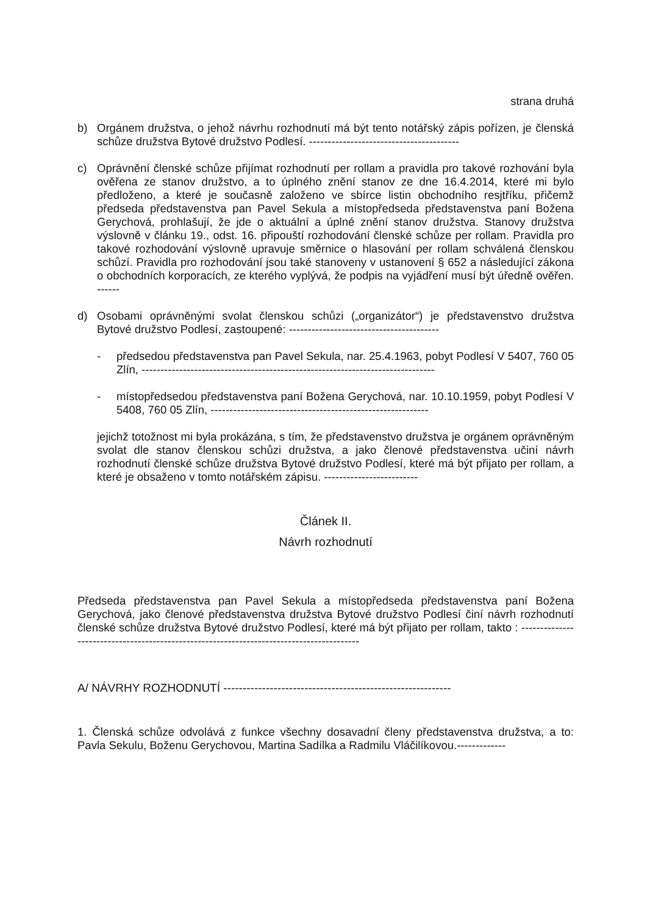strana druhá
b) Orgánem družstva, o jehož návrhu rozhodnutí má být tento notářský zápis pořízen, je členská schůze družstva Bytové družstvo Podlesí. ----------------------------------------
c) Oprávnění členské schůze přijímat rozhodnutí per rollam a pravidla pro takové rozhování byla ověřena ze stanov družstvo, a to úplného znění stanov ze dne 16.4.2014, které mi bylo předloženo, a které je současně založeno ve sbírce listin obchodního resjtříku, přičemž předseda představenstva pan Pavel Sekula a místopředseda představenstva paní Božena Gerychová, prohlašují, že jde o aktuální a úplné znění stanov družstva. Stanovy družstva výslovně v článku 19., odst. 16. připouští rozhodování členské schůze per rollam. Pravidla pro takové rozhodování výslovně upravuje směrnice o hlasování per rollam schválená členskou schůzí. Pravidla pro rozhodování jsou také stanoveny v ustanovení § 652 a následující zákona o obchodních korporacích, ze kterého vyplývá, že podpis na vyjádření musí být úředně ověřen. ------
d) Osobami oprávněnými svolat členskou schůzi („organizátor“) je představenstvo družstva Bytové družstvo Podlesí, zastoupené: ----------------------------------------
- předsedou představenstva pan Pavel Sekula, nar. 25.4.1963, pobyt Podlesí V 5407, 760 05 Zlín, ------------------------------------------------------------------------------
- místopředsedou představenstva paní Božena Gerychová, nar. 10.10.1959, pobyt Podlesí V 5408, 760 05 Zlín, ----------------------------------------------------------
jejichž totožnost mi byla prokázána, s tím, že představenstvo družstva je orgánem oprávněným svolat dle stanov členskou schůzi družstva, a jako členové představenstva učiní návrh rozhodnutí členské schůze družstva Bytové družstvo Podlesí, které má být přijato per rollam, a které je obsaženo v tomto notářském zápisu. -------------------------
Článek II.
Návrh rozhodnutí
Předseda představenstva pan Pavel Sekula a místopředseda představenstva paní Božena Gerychová, jako členové představenstva družstva Bytové družstvo Podlesí činí návrh rozhodnutí členské schůze družstva Bytové družstvo Podlesí, které má být přijato per rollam, takto : -----------------------------------------------------------------------------------------
A/ NÁVRHY ROZHODNUTÍ -----------------------------------------------------------
1. Členská schůze odvolává z funkce všechny dosavadní členy představenstva družstva, a to: Pavla Sekulu, Boženu Gerychovou, Martina Sadílka a Radmilu Vláčilíkovou.-------------